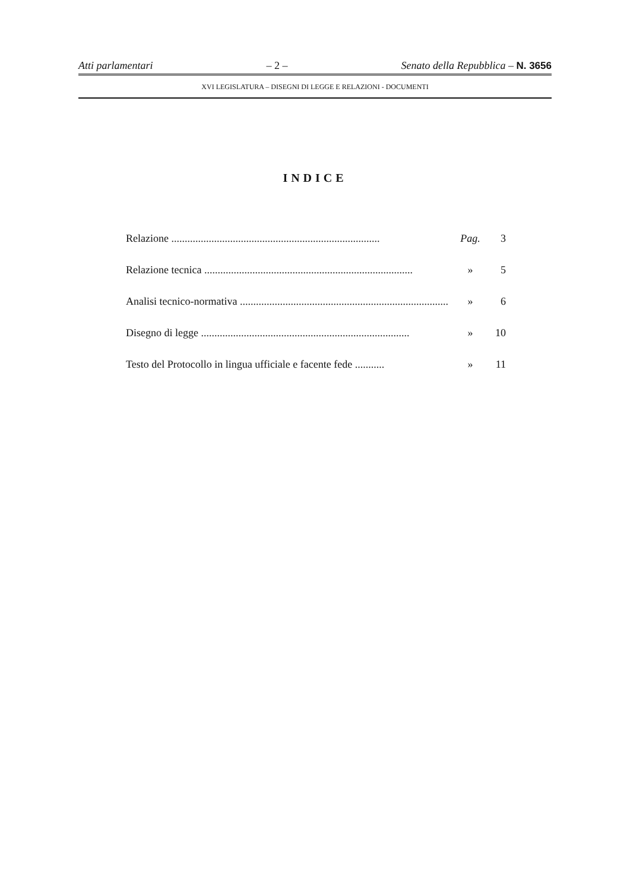Atti parlamentari – 2 – Senato della Repubblica – N. 3656
XVI LEGISLATURA – DISEGNI DI LEGGE E RELAZIONI - DOCUMENTI
INDICE
Relazione .............................................................................. Pag. 3
Relazione tecnica .............................................................................. » 5
Analisi tecnico-normativa .............................................................................. » 6
Disegno di legge .............................................................................. » 10
Testo del Protocollo in lingua ufficiale e facente fede ........... » 11